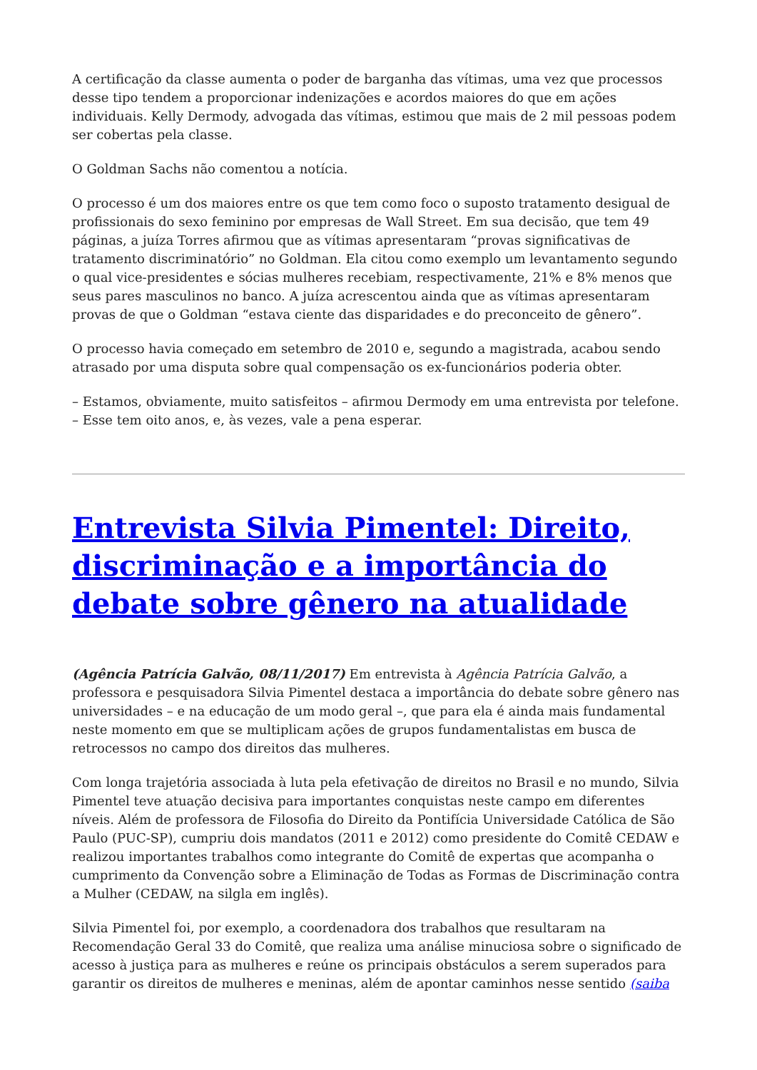A certificação da classe aumenta o poder de barganha das vítimas, uma vez que processos desse tipo tendem a proporcionar indenizações e acordos maiores do que em ações individuais. Kelly Dermody, advogada das vítimas, estimou que mais de 2 mil pessoas podem ser cobertas pela classe.
O Goldman Sachs não comentou a notícia.
O processo é um dos maiores entre os que tem como foco o suposto tratamento desigual de profissionais do sexo feminino por empresas de Wall Street. Em sua decisão, que tem 49 páginas, a juíza Torres afirmou que as vítimas apresentaram “provas significativas de tratamento discriminatório” no Goldman. Ela citou como exemplo um levantamento segundo o qual vice-presidentes e sócias mulheres recebiam, respectivamente, 21% e 8% menos que seus pares masculinos no banco. A juíza acrescentou ainda que as vítimas apresentaram provas de que o Goldman “estava ciente das disparidades e do preconceito de gênero”.
O processo havia começado em setembro de 2010 e, segundo a magistrada, acabou sendo atrasado por uma disputa sobre qual compensação os ex-funcionários poderia obter.
– Estamos, obviamente, muito satisfeitos – afirmou Dermody em uma entrevista por telefone. – Esse tem oito anos, e, às vezes, vale a pena esperar.
Entrevista Silvia Pimentel: Direito, discriminação e a importância do debate sobre gênero na atualidade
(Agência Patrícia Galvão, 08/11/2017) Em entrevista à Agência Patrícia Galvão, a professora e pesquisadora Silvia Pimentel destaca a importância do debate sobre gênero nas universidades – e na educação de um modo geral –, que para ela é ainda mais fundamental neste momento em que se multiplicam ações de grupos fundamentalistas em busca de retrocessos no campo dos direitos das mulheres.
Com longa trajetória associada à luta pela efetivação de direitos no Brasil e no mundo, Silvia Pimentel teve atuação decisiva para importantes conquistas neste campo em diferentes níveis. Além de professora de Filosofia do Direito da Pontifícia Universidade Católica de São Paulo (PUC-SP), cumpriu dois mandatos (2011 e 2012) como presidente do Comitê CEDAW e realizou importantes trabalhos como integrante do Comitê de expertas que acompanha o cumprimento da Convenção sobre a Eliminação de Todas as Formas de Discriminação contra a Mulher (CEDAW, na silgla em inglês).
Silvia Pimentel foi, por exemplo, a coordenadora dos trabalhos que resultaram na Recomendação Geral 33 do Comitê, que realiza uma análise minuciosa sobre o significado de acesso à justiça para as mulheres e reúne os principais obstáculos a serem superados para garantir os direitos de mulheres e meninas, além de apontar caminhos nesse sentido (saiba